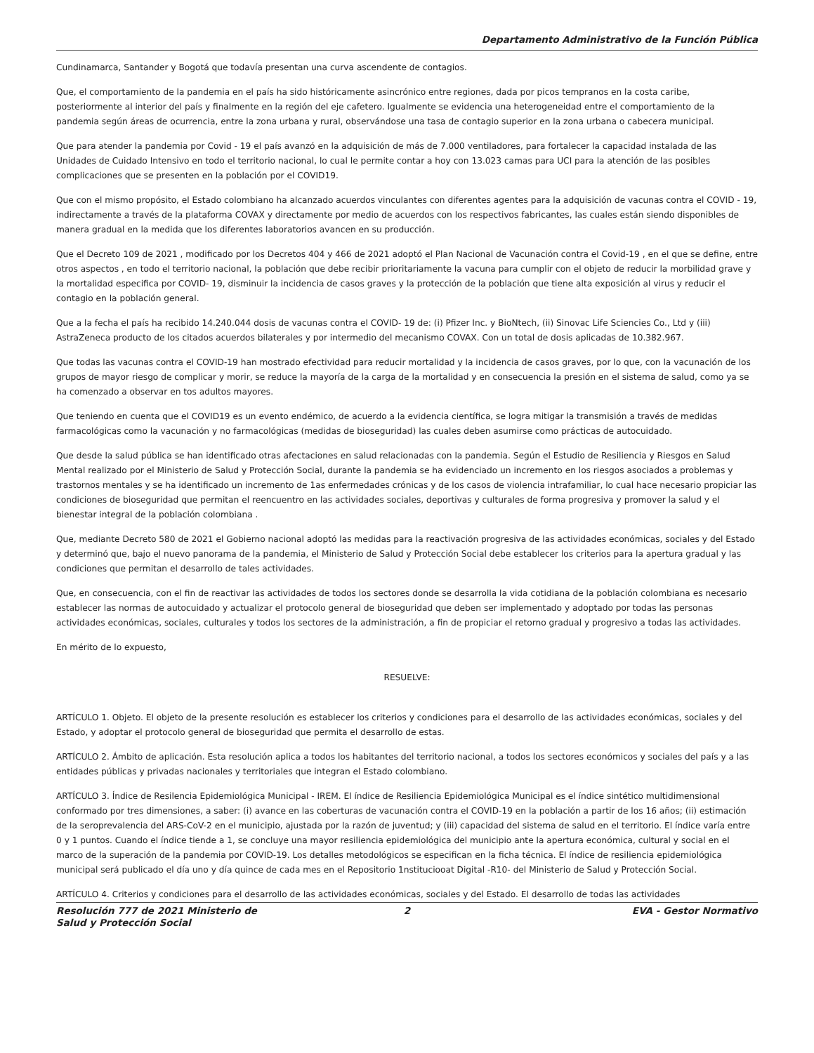Departamento Administrativo de la Función Pública
Cundinamarca, Santander y Bogotá que todavía presentan una curva ascendente de contagios.
Que, el comportamiento de la pandemia en el país ha sido históricamente asincrónico entre regiones, dada por picos tempranos en la costa caribe, posteriormente al interior del país y finalmente en la región del eje cafetero. Igualmente se evidencia una heterogeneidad entre el comportamiento de la pandemia según áreas de ocurrencia, entre la zona urbana y rural, observándose una tasa de contagio superior en la zona urbana o cabecera municipal.
Que para atender la pandemia por Covid - 19 el país avanzó en la adquisición de más de 7.000 ventiladores, para fortalecer la capacidad instalada de las Unidades de Cuidado Intensivo en todo el territorio nacional, lo cual le permite contar a hoy con 13.023 camas para UCI para la atención de las posibles complicaciones que se presenten en la población por el COVID19.
Que con el mismo propósito, el Estado colombiano ha alcanzado acuerdos vinculantes con diferentes agentes para la adquisición de vacunas contra el COVID - 19, indirectamente a través de la plataforma COVAX y directamente por medio de acuerdos con los respectivos fabricantes, las cuales están siendo disponibles de manera gradual en la medida que los diferentes laboratorios avancen en su producción.
Que el Decreto 109 de 2021 , modificado por los Decretos 404 y 466 de 2021 adoptó el Plan Nacional de Vacunación contra el Covid-19 , en el que se define, entre otros aspectos , en todo el territorio nacional, la población que debe recibir prioritariamente la vacuna para cumplir con el objeto de reducir la morbilidad grave y la mortalidad especifica por COVID- 19, disminuir la incidencia de casos graves y la protección de la población que tiene alta exposición al virus y reducir el contagio en la población general.
Que a la fecha el país ha recibido 14.240.044 dosis de vacunas contra el COVID- 19 de: (i) Pfizer Inc. y BioNtech, (ii) Sinovac Life Sciencies Co., Ltd y (iii) AstraZeneca producto de los citados acuerdos bilaterales y por intermedio del mecanismo COVAX. Con un total de dosis aplicadas de 10.382.967.
Que todas las vacunas contra el COVID-19 han mostrado efectividad para reducir mortalidad y la incidencia de casos graves, por lo que, con la vacunación de los grupos de mayor riesgo de complicar y morir, se reduce la mayoría de la carga de la mortalidad y en consecuencia la presión en el sistema de salud, como ya se ha comenzado a observar en tos adultos mayores.
Que teniendo en cuenta que el COVID19 es un evento endémico, de acuerdo a la evidencia científica, se logra mitigar la transmisión a través de medidas farmacológicas como la vacunación y no farmacológicas (medidas de bioseguridad) las cuales deben asumirse como prácticas de autocuidado.
Que desde la salud pública se han identificado otras afectaciones en salud relacionadas con la pandemia. Según el Estudio de Resiliencia y Riesgos en Salud Mental realizado por el Ministerio de Salud y Protección Social, durante la pandemia se ha evidenciado un incremento en los riesgos asociados a problemas y trastornos mentales y se ha identificado un incremento de 1as enfermedades crónicas y de los casos de violencia intrafamiliar, lo cual hace necesario propiciar las condiciones de bioseguridad que permitan el reencuentro en las actividades sociales, deportivas y culturales de forma progresiva y promover la salud y el bienestar integral de la población colombiana .
Que, mediante Decreto 580 de 2021 el Gobierno nacional adoptó las medidas para la reactivación progresiva de las actividades económicas, sociales y del Estado y determinó que, bajo el nuevo panorama de la pandemia, el Ministerio de Salud y Protección Social debe establecer los criterios para la apertura gradual y las condiciones que permitan el desarrollo de tales actividades.
Que, en consecuencia, con el fin de reactivar las actividades de todos los sectores donde se desarrolla la vida cotidiana de la población colombiana es necesario establecer las normas de autocuidado y actualizar el protocolo general de bioseguridad que deben ser implementado y adoptado por todas las personas actividades económicas, sociales, culturales y todos los sectores de la administración, a fin de propiciar el retorno gradual y progresivo a todas las actividades.
En mérito de lo expuesto,
RESUELVE:
ARTÍCULO 1. Objeto. El objeto de la presente resolución es establecer los criterios y condiciones para el desarrollo de las actividades económicas, sociales y del Estado, y adoptar el protocolo general de bioseguridad que permita el desarrollo de estas.
ARTÍCULO 2. Ámbito de aplicación. Esta resolución aplica a todos los habitantes del territorio nacional, a todos los sectores económicos y sociales del país y a las entidades públicas y privadas nacionales y territoriales que integran el Estado colombiano.
ARTÍCULO 3. Índice de Resilencia Epidemiológica Municipal - IREM. El índice de Resiliencia Epidemiológica Municipal es el índice sintético multidimensional conformado por tres dimensiones, a saber: (i) avance en las coberturas de vacunación contra el COVID-19 en la población a partir de los 16 años; (ii) estimación de la seroprevalencia del ARS-CoV-2 en el municipio, ajustada por la razón de juventud; y (iii) capacidad del sistema de salud en el territorio. El índice varía entre 0 y 1 puntos. Cuando el índice tiende a 1, se concluye una mayor resiliencia epidemiológica del municipio ante la apertura económica, cultural y social en el marco de la superación de la pandemia por COVID-19. Los detalles metodológicos se especifican en la ficha técnica. El índice de resiliencia epidemiológica municipal será publicado el día uno y día quince de cada mes en el Repositorio 1nstitucioo­at Digital -R10- del Ministerio de Salud y Protección Social.
ARTÍCULO 4. Criterios y condiciones para el desarrollo de las actividades económicas, sociales y del Estado. El desarrollo de todas las actividades
Resolución 777 de 2021 Ministerio de Salud y Protección Social
2 EVA - Gestor Normativo